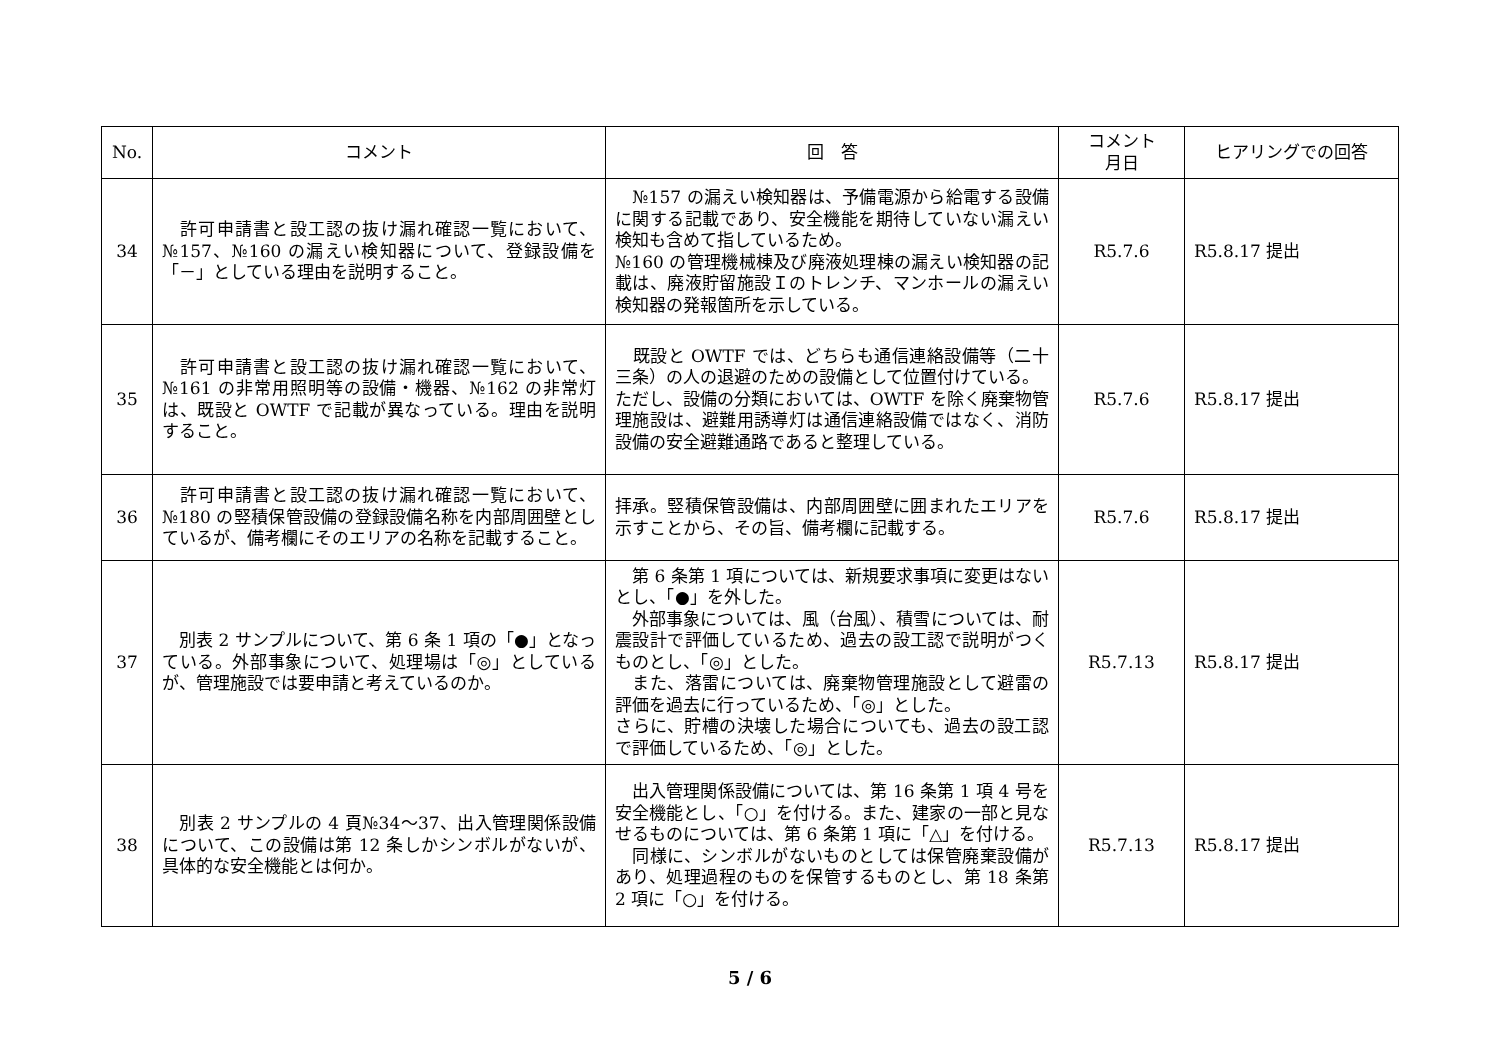| No. | コメント | 回 答 | コメント 月日 | ヒアリングでの回答 |
| --- | --- | --- | --- | --- |
| 34 | 許可申請書と設工認の抜け漏れ確認一覧において、№157、№160 の漏えい検知器について、登録設備を「－」としている理由を説明すること。 | №157 の漏えい検知器は、予備電源から給電する設備に関する記載であり、安全機能を期待していない漏えい検知も含めて指しているため。 №160 の管理機械棟及び廃液処理棟の漏えい検知器の記載は、廃液貯留施設Ｉのトレンチ、マンホールの漏えい検知器の発報箇所を示している。 | R5.7.6 | R5.8.17 提出 |
| 35 | 許可申請書と設工認の抜け漏れ確認一覧において、№161 の非常用照明等の設備・機器、№162 の非常灯は、既設と OWTF で記載が異なっている。理由を説明すること。 | 既設と OWTF では、どちらも通信連絡設備等（二十三条）の人の退避のための設備として位置付けている。 ただし、設備の分類においては、OWTF を除く廃棄物管理施設は、避難用誘導灯は通信連絡設備ではなく、消防設備の安全避難通路であると整理している。 | R5.7.6 | R5.8.17 提出 |
| 36 | 許可申請書と設工認の抜け漏れ確認一覧において、№180 の竪積保管設備の登録設備名称を内部周囲壁としているが、備考欄にそのエリアの名称を記載すること。 | 拝承。竪積保管設備は、内部周囲壁に囲まれたエリアを示すことから、その旨、備考欄に記載する。 | R5.7.6 | R5.8.17 提出 |
| 37 | 別表 2 サンプルについて、第 6 条 1 項の「●」となっている。外部事象について、処理場は「◎」としているが、管理施設では要申請と考えているのか。 | 第 6 条第 1 項については、新規要求事項に変更はないとし、「●」を外した。 外部事象については、風（台風）、積雪については、耐震設計で評価しているため、過去の設工認で説明がつくものとし、「◎」とした。 また、落雷については、廃棄物管理施設として避雷の評価を過去に行っているため、「◎」とした。 さらに、貯槽の決壊した場合についても、過去の設工認で評価しているため、「◎」とした。 | R5.7.13 | R5.8.17 提出 |
| 38 | 別表 2 サンプルの 4 頁№34～37、出入管理関係設備について、この設備は第 12 条しかシンボルがないが、具体的な安全機能とは何か。 | 出入管理関係設備については、第 16 条第 1 項 4 号を安全機能とし、「○」を付ける。また、建家の一部と見なせるものについては、第 6 条第 1 項に「△」を付ける。 同様に、シンボルがないものとしては保管廃棄設備があり、処理過程のものを保管するものとし、第 18 条第 2 項に「○」を付ける。 | R5.7.13 | R5.8.17 提出 |
5 / 6